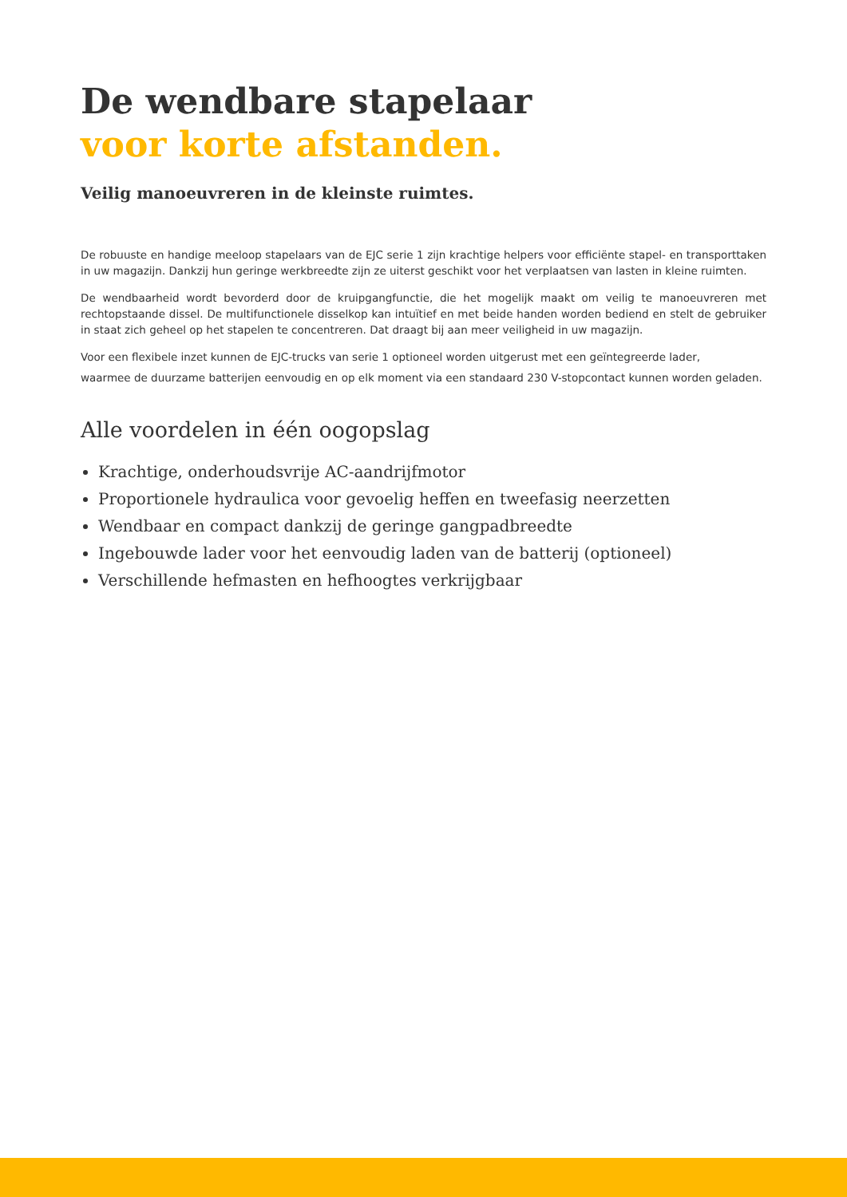De wendbare stapelaar
voor korte afstanden.
Veilig manoeuvreren in de kleinste ruimtes.
De robuuste en handige meeloop stapelaars van de EJC serie 1 zijn krachtige helpers voor efficiënte stapel- en transporttaken in uw magazijn. Dankzij hun geringe werkbreedte zijn ze uiterst geschikt voor het verplaatsen van lasten in kleine ruimten.
De wendbaarheid wordt bevorderd door de kruipgangfunctie, die het mogelijk maakt om veilig te manoeuvreren met rechtopstaande dissel. De multifunctionele disselkop kan intuïtief en met beide handen worden bediend en stelt de gebruiker in staat zich geheel op het stapelen te concentreren. Dat draagt bij aan meer veiligheid in uw magazijn.
Voor een flexibele inzet kunnen de EJC-trucks van serie 1 optioneel worden uitgerust met een geïntegreerde lader,
waarmee de duurzame batterijen eenvoudig en op elk moment via een standaard 230 V-stopcontact kunnen worden geladen.
Alle voordelen in één oogopslag
Krachtige, onderhoudsvrije AC-aandrijfmotor
Proportionele hydraulica voor gevoelig heffen en tweefasig neerzetten
Wendbaar en compact dankzij de geringe gangpadbreedte
Ingebouwde lader voor het eenvoudig laden van de batterij (optioneel)
Verschillende hefmasten en hefhoogtes verkrijgbaar